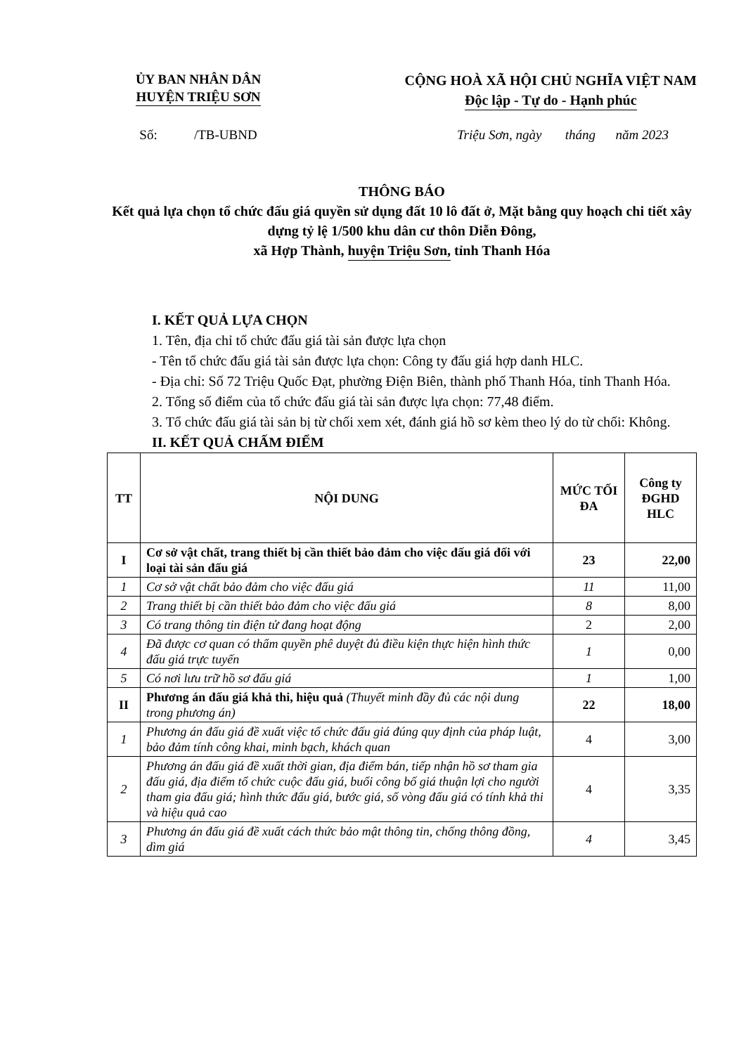ỦY BAN NHÂN DÂN
HUYỆN TRIỆU SƠN
CỘNG HOÀ XÃ HỘI CHỦ NGHĨA VIỆT NAM
Độc lập - Tự do - Hạnh phúc
Số: /TB-UBND Triệu Sơn, ngày tháng năm 2023
THÔNG BÁO
Kết quả lựa chọn tổ chức đấu giá quyền sử dụng đất 10 lô đất ở, Mặt bằng quy hoạch chi tiết xây dựng tỷ lệ 1/500 khu dân cư thôn Diễn Đông,
xã Hợp Thành, huyện Triệu Sơn, tỉnh Thanh Hóa
I. KẾT QUẢ LỰA CHỌN
1. Tên, địa chỉ tổ chức đấu giá tài sản được lựa chọn
- Tên tổ chức đấu giá tài sản được lựa chọn: Công ty đấu giá hợp danh HLC.
- Địa chỉ: Số 72 Triệu Quốc Đạt, phường Điện Biên, thành phố Thanh Hóa, tỉnh Thanh Hóa.
2. Tổng số điểm của tổ chức đấu giá tài sản được lựa chọn: 77,48 điểm.
3. Tổ chức đấu giá tài sản bị từ chối xem xét, đánh giá hồ sơ kèm theo lý do từ chối: Không.
II. KẾT QUẢ CHẤM ĐIỂM
| TT | NỘI DUNG | MỨC TỐI ĐA | Công ty ĐGHD HLC |
| --- | --- | --- | --- |
| I | Cơ sở vật chất, trang thiết bị cần thiết bảo đảm cho việc đấu giá đối với loại tài sản đấu giá | 23 | 22,00 |
| 1 | Cơ sở vật chất bảo đảm cho việc đấu giá | 11 | 11,00 |
| 2 | Trang thiết bị cần thiết bảo đảm cho việc đấu giá | 8 | 8,00 |
| 3 | Có trang thông tin điện tử đang hoạt động | 2 | 2,00 |
| 4 | Đã được cơ quan có thẩm quyền phê duyệt đủ điều kiện thực hiện hình thức đấu giá trực tuyến | 1 | 0,00 |
| 5 | Có nơi lưu trữ hồ sơ đấu giá | 1 | 1,00 |
| II | Phương án đấu giá khả thi, hiệu quả (Thuyết minh đầy đủ các nội dung trong phương án) | 22 | 18,00 |
| 1 | Phương án đấu giá đề xuất việc tổ chức đấu giá đúng quy định của pháp luật, bảo đảm tính công khai, minh bạch, khách quan | 4 | 3,00 |
| 2 | Phương án đấu giá đề xuất thời gian, địa điểm bán, tiếp nhận hồ sơ tham gia đấu giá, địa điểm tổ chức cuộc đấu giá, buổi công bố giá thuận lợi cho người tham gia đấu giá; hình thức đấu giá, bước giá, số vòng đấu giá có tính khả thi và hiệu quả cao | 4 | 3,35 |
| 3 | Phương án đấu giá đề xuất cách thức bảo mật thông tin, chống thông đồng, dìm giá | 4 | 3,45 |